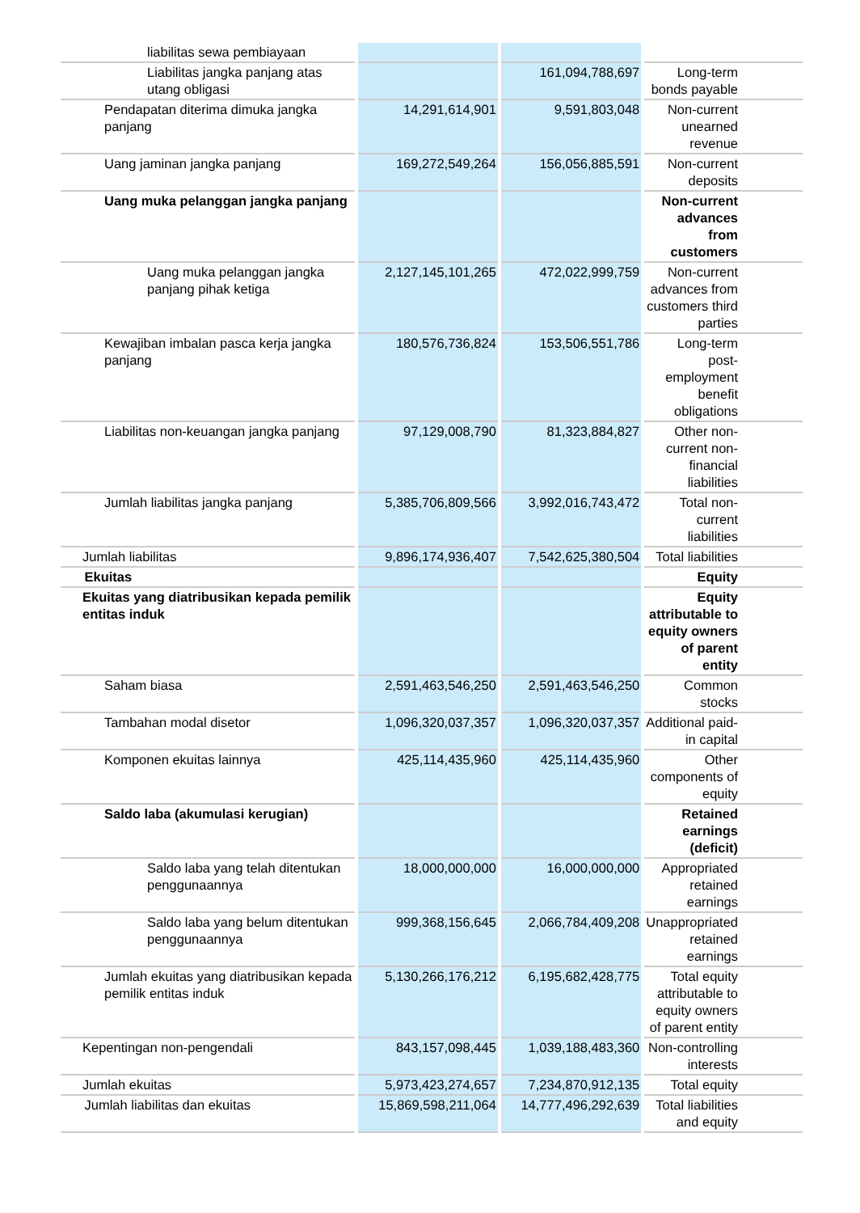| liabilitas sewa pembiayaan | | | |
| Liabilitas jangka panjang atas utang obligasi | | 161,094,788,697 | Long-term bonds payable |
| Pendapatan diterima dimuka jangka panjang | 14,291,614,901 | 9,591,803,048 | Non-current unearned revenue |
| Uang jaminan jangka panjang | 169,272,549,264 | 156,056,885,591 | Non-current deposits |
| Uang muka pelanggan jangka panjang | | | Non-current advances from customers |
| Uang muka pelanggan jangka panjang pihak ketiga | 2,127,145,101,265 | 472,022,999,759 | Non-current advances from customers third parties |
| Kewajiban imbalan pasca kerja jangka panjang | 180,576,736,824 | 153,506,551,786 | Long-term post-employment benefit obligations |
| Liabilitas non-keuangan jangka panjang | 97,129,008,790 | 81,323,884,827 | Other non-current non-financial liabilities |
| Jumlah liabilitas jangka panjang | 5,385,706,809,566 | 3,992,016,743,472 | Total non-current liabilities |
| Jumlah liabilitas | 9,896,174,936,407 | 7,542,625,380,504 | Total liabilities |
| Ekuitas | | | Equity |
| Ekuitas yang diatribusikan kepada pemilik entitas induk | | | Equity attributable to equity owners of parent entity |
| Saham biasa | 2,591,463,546,250 | 2,591,463,546,250 | Common stocks |
| Tambahan modal disetor | 1,096,320,037,357 | 1,096,320,037,357 | Additional paid-in capital |
| Komponen ekuitas lainnya | 425,114,435,960 | 425,114,435,960 | Other components of equity |
| Saldo laba (akumulasi kerugian) | | | Retained earnings (deficit) |
| Saldo laba yang telah ditentukan penggunaannya | 18,000,000,000 | 16,000,000,000 | Appropriated retained earnings |
| Saldo laba yang belum ditentukan penggunaannya | 999,368,156,645 | 2,066,784,409,208 | Unappropriated retained earnings |
| Jumlah ekuitas yang diatribusikan kepada pemilik entitas induk | 5,130,266,176,212 | 6,195,682,428,775 | Total equity attributable to equity owners of parent entity |
| Kepentingan non-pengendali | 843,157,098,445 | 1,039,188,483,360 | Non-controlling interests |
| Jumlah ekuitas | 5,973,423,274,657 | 7,234,870,912,135 | Total equity |
| Jumlah liabilitas dan ekuitas | 15,869,598,211,064 | 14,777,496,292,639 | Total liabilities and equity |